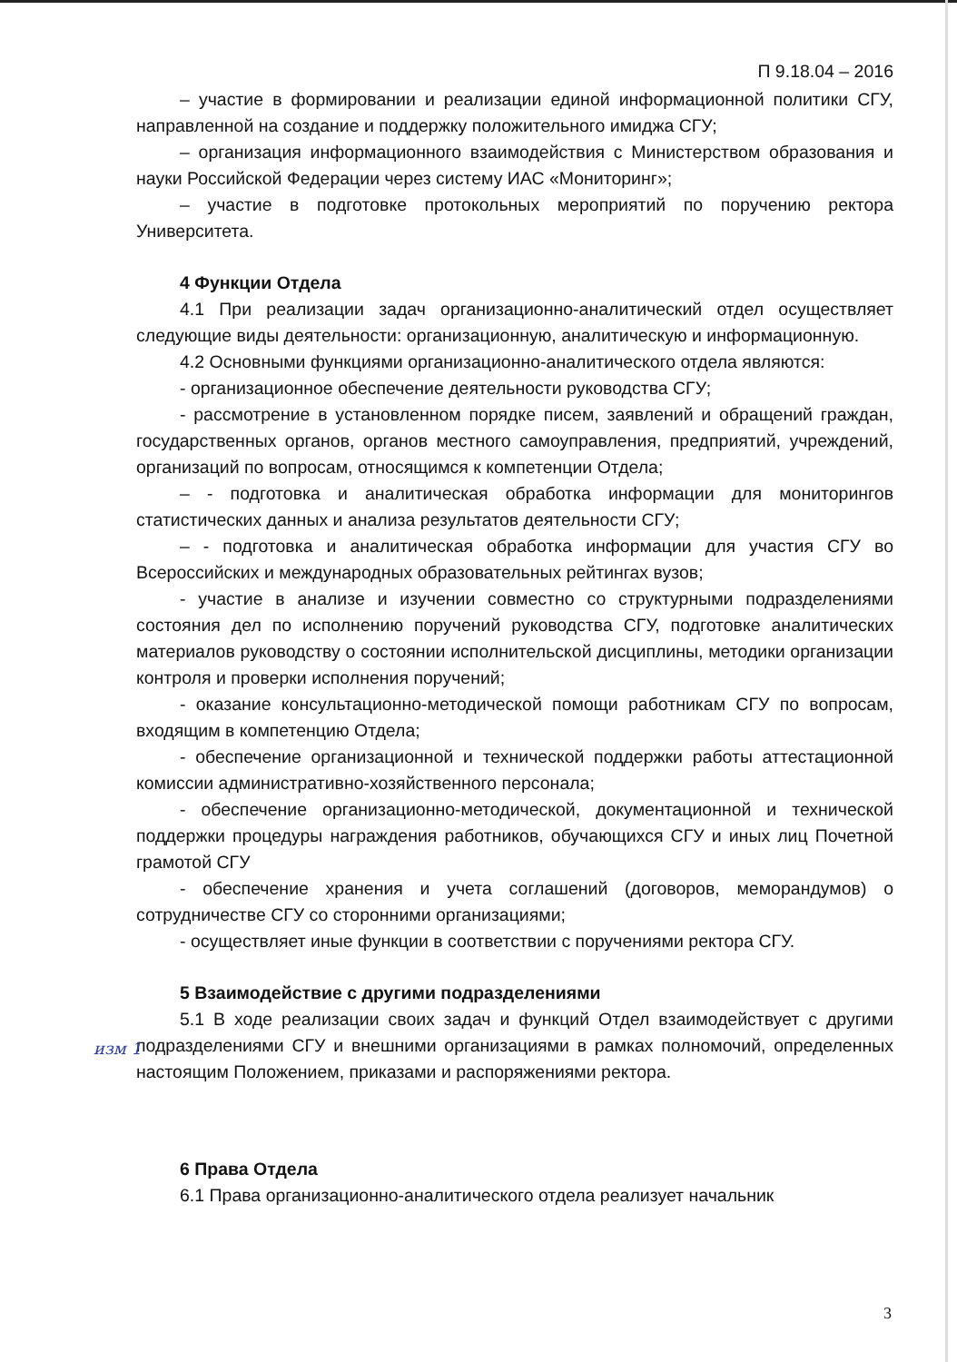П 9.18.04 – 2016
– участие в формировании и реализации единой информационной политики СГУ, направленной на создание и поддержку положительного имиджа СГУ;
– организация информационного взаимодействия с Министерством образования и науки Российской Федерации через систему ИАС «Мониторинг»;
– участие в подготовке протокольных мероприятий по поручению ректора Университета.
4 Функции Отдела
4.1 При реализации задач организационно-аналитический отдел осуществляет следующие виды деятельности: организационную, аналитическую и информационную.
4.2 Основными функциями организационно-аналитического отдела являются:
- организационное обеспечение деятельности руководства СГУ;
- рассмотрение в установленном порядке писем, заявлений и обращений граждан, государственных органов, органов местного самоуправления, предприятий, учреждений, организаций по вопросам, относящимся к компетенции Отдела;
– - подготовка и аналитическая обработка информации для мониторингов статистических данных и анализа результатов деятельности СГУ;
– - подготовка и аналитическая обработка информации для участия СГУ во Всероссийских и международных образовательных рейтингах вузов;
- участие в анализе и изучении совместно со структурными подразделениями состояния дел по исполнению поручений руководства СГУ, подготовке аналитических материалов руководству о состоянии исполнительской дисциплины, методики организации контроля и проверки исполнения поручений;
- оказание консультационно-методической помощи работникам СГУ по вопросам, входящим в компетенцию Отдела;
- обеспечение организационной и технической поддержки работы аттестационной комиссии административно-хозяйственного персонала;
- обеспечение организационно-методической, документационной и технической поддержки процедуры награждения работников, обучающихся СГУ и иных лиц Почетной грамотой СГУ
- обеспечение хранения и учета соглашений (договоров, меморандумов) о сотрудничестве СГУ со сторонними организациями;
- осуществляет иные функции в соответствии с поручениями ректора СГУ.
5 Взаимодействие с другими подразделениями
5.1 В ходе реализации своих задач и функций Отдел взаимодействует с другими подразделениями СГУ и внешними организациями в рамках полномочий, определенных настоящим Положением, приказами и распоряжениями ректора.
6 Права Отдела
6.1 Права организационно-аналитического отдела реализует начальник
изм 1
3